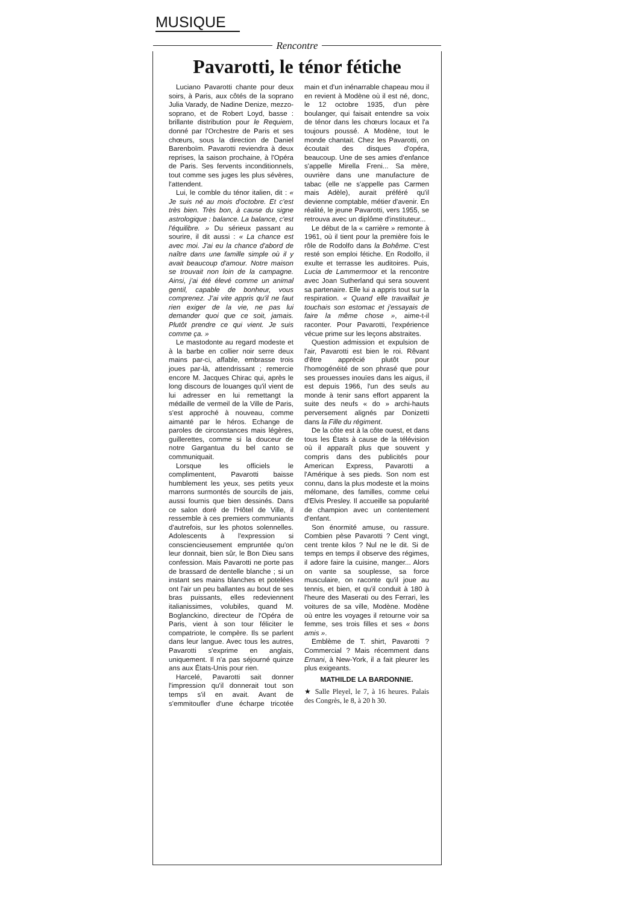MUSIQUE
Rencontre
Pavarotti, le ténor fétiche
Luciano Pavarotti chante pour deux soirs, à Paris, aux côtés de la soprano Julia Varady, de Nadine Denize, mezzo-soprano, et de Robert Loyd, basse : brillante distribution pour le Requiem, donné par l'Orchestre de Paris et ses chœurs, sous la direction de Daniel Barenboïm. Pavarotti reviendra à deux reprises, la saison prochaine, à l'Opéra de Paris. Ses fervents inconditionnels, tout comme ses juges les plus sévères, l'attendent.
Lui, le comble du ténor italien, dit : « Je suis né au mois d'octobre. Et c'est très bien. Très bon, à cause du signe astrologique : balance. La balance, c'est l'équilibre. » Du sérieux passant au sourire, il dit aussi : « La chance est avec moi. J'ai eu la chance d'abord de naître dans une famille simple où il y avait beaucoup d'amour. Notre maison se trouvait non loin de la campagne. Ainsi, j'ai été élevé comme un animal gentil, capable de bonheur, vous comprenez. J'ai vite appris qu'il ne faut rien exiger de la vie, ne pas lui demander quoi que ce soit, jamais. Plutôt prendre ce qui vient. Je suis comme ça. »
Le mastodonte au regard modeste et à la barbe en collier noir serre deux mains par-ci, affable, embrasse trois joues par-là, attendrissant ; remercie encore M. Jacques Chirac qui, après le long discours de louanges qu'il vient de lui adresser en lui remettangt la médaille de vermeil de la Ville de Paris, s'est approché à nouveau, comme aimanté par le héros. Echange de paroles de circonstances mais légères, guillerettes, comme si la douceur de notre Gargantua du bel canto se communiquait.
Lorsque les officiels le complimentent, Pavarotti baisse humblement les yeux, ses petits yeux marrons surmontés de sourcils de jais, aussi fournis que bien dessinés. Dans ce salon doré de l'Hôtel de Ville, il ressemble à ces premiers communiants d'autrefois, sur les photos solennelles. Adolescents à l'expression si consciencieusement empruntée qu'on leur donnait, bien sûr, le Bon Dieu sans confession. Mais Pavarotti ne porte pas de brassard de dentelle blanche ; si un instant ses mains blanches et potelées ont l'air un peu ballantes au bout de ses bras puissants, elles redeviennent italianissimes, volubiles, quand M. Boglanckino, directeur de l'Opéra de Paris, vient à son tour féliciter le compatriote, le compère. Ils se parlent dans leur langue. Avec tous les autres, Pavarotti s'exprime en anglais, uniquement. Il n'a pas séjourné quinze ans aux États-Unis pour rien.
Harcelé, Pavarotti sait donner l'impression qu'il donnerait tout son temps s'il en avait. Avant de s'emmitoufler d'une écharpe tricotée main et d'un inénarrable chapeau mou il en revient à Modène où il est né, donc, le 12 octobre 1935, d'un père boulanger, qui faisait entendre sa voix de ténor dans les chœurs locaux et l'a toujours poussé. A Modène, tout le monde chantait. Chez les Pavarotti, on écoutait des disques d'opéra, beaucoup. Une de ses amies d'enfance s'appelle Mirella Freni... Sa mère, ouvrière dans une manufacture de tabac (elle ne s'appelle pas Carmen mais Adèle), aurait préféré qu'il devienne comptable, métier d'avenir. En réalité, le jeune Pavarotti, vers 1955, se retrouva avec un diplôme d'instituteur...
Le début de la « carrière » remonte à 1961, où il tient pour la première fois le rôle de Rodolfo dans la Bohême. C'est resté son emploi fétiche. En Rodolfo, il exulte et terrasse les auditoires. Puis, Lucia de Lammermoor et la rencontre avec Joan Sutherland qui sera souvent sa partenaire. Elle lui a appris tout sur la respiration. « Quand elle travaillait je touchais son estomac et j'essayais de faire la même chose », aime-t-il raconter. Pour Pavarotti, l'expérience vécue prime sur les leçons abstraites.
Question admission et expulsion de l'air, Pavarotti est bien le roi. Rêvant d'être apprécié plutôt pour l'homogénéité de son phrasé que pour ses prouesses inouïes dans les aigus, il est depuis 1966, l'un des seuls au monde à tenir sans effort apparent la suite des neufs « do » archi-hauts perversement alignés par Donizetti dans la Fille du régiment.
De la côte est à la côte ouest, et dans tous les États à cause de la télévision où il apparaît plus que souvent y compris dans des publicités pour American Express, Pavarotti a l'Amérique à ses pieds. Son nom est connu, dans la plus modeste et la moins mélomane, des familles, comme celui d'Elvis Presley. Il accueille sa popularité de champion avec un contentement d'enfant.
Son énormité amuse, ou rassure. Combien pèse Pavarotti ? Cent vingt, cent trente kilos ? Nul ne le dit. Si de temps en temps il observe des régimes, il adore faire la cuisine, manger... Alors on vante sa souplesse, sa force musculaire, on raconte qu'il joue au tennis, et bien, et qu'il conduit à 180 à l'heure des Maserati ou des Ferrari, les voitures de sa ville, Modène. Modène où entre les voyages il retourne voir sa femme, ses trois filles et ses « bons amis ».
Emblème de T. shirt, Pavarotti ? Commercial ? Mais récemment dans Ernani, à New-York, il a fait pleurer les plus exigeants.
MATHILDE LA BARDONNIE.
★ Salle Pleyel, le 7, à 16 heures. Palais des Congrès, le 8, à 20 h 30.